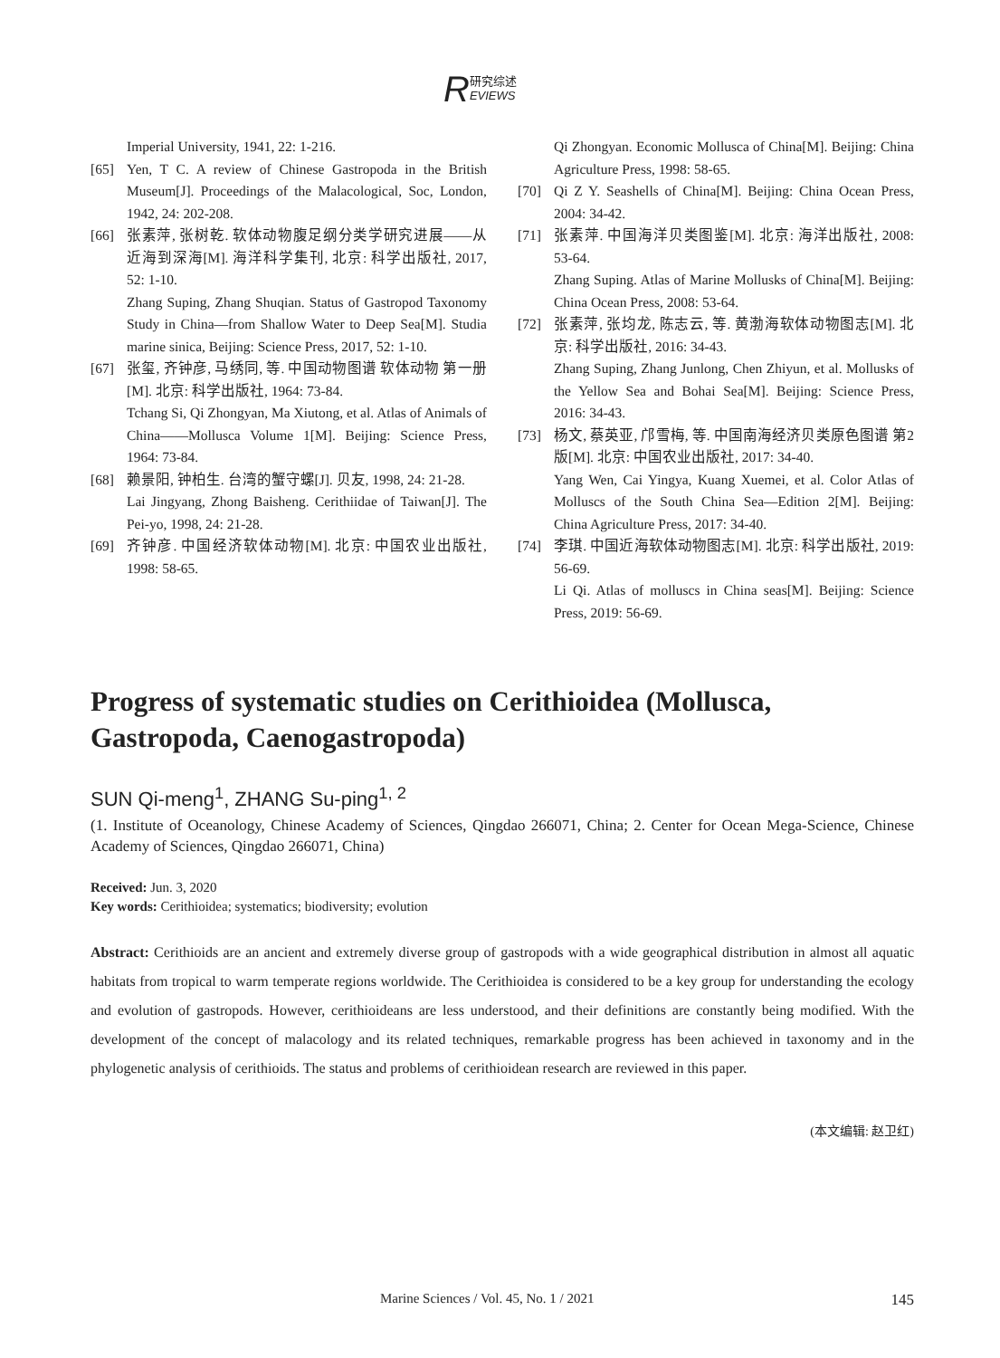R研究综述
EVIEWS
Imperial University, 1941, 22: 1-216.
[65] Yen, T C. A review of Chinese Gastropoda in the British Museum[J]. Proceedings of the Malacological, Soc, London, 1942, 24: 202-208.
[66] 张素萍, 张树乾. 软体动物腹足纲分类学研究进展——从近海到深海[M]. 海洋科学集刊, 北京: 科学出版社, 2017, 52: 1-10.
Zhang Suping, Zhang Shuqian. Status of Gastropod Taxonomy Study in China—from Shallow Water to Deep Sea[M]. Studia marine sinica, Beijing: Science Press, 2017, 52: 1-10.
[67] 张玺, 齐钟彦, 马绣同, 等. 中国动物图谱 软体动物 第一册[M]. 北京: 科学出版社, 1964: 73-84.
Tchang Si, Qi Zhongyan, Ma Xiutong, et al. Atlas of Animals of China——Mollusca Volume 1[M]. Beijing: Science Press, 1964: 73-84.
[68] 赖景阳, 钟柏生. 台湾的蟹守螺[J]. 贝友, 1998, 24: 21-28.
Lai Jingyang, Zhong Baisheng. Cerithiidae of Taiwan[J]. The Pei-yo, 1998, 24: 21-28.
[69] 齐钟彦. 中国经济软体动物[M]. 北京: 中国农业出版社, 1998: 58-65.
Qi Zhongyan. Economic Mollusca of China[M]. Beijing: China Agriculture Press, 1998: 58-65.
[70] Qi Z Y. Seashells of China[M]. Beijing: China Ocean Press, 2004: 34-42.
[71] 张素萍. 中国海洋贝类图鉴[M]. 北京: 海洋出版社, 2008: 53-64.
Zhang Suping. Atlas of Marine Mollusks of China[M]. Beijing: China Ocean Press, 2008: 53-64.
[72] 张素萍, 张均龙, 陈志云, 等. 黄渤海软体动物图志[M]. 北京: 科学出版社, 2016: 34-43.
Zhang Suping, Zhang Junlong, Chen Zhiyun, et al. Mollusks of the Yellow Sea and Bohai Sea[M]. Beijing: Science Press, 2016: 34-43.
[73] 杨文, 蔡英亚, 邝雪梅, 等. 中国南海经济贝类原色图谱 第2版[M]. 北京: 中国农业出版社, 2017: 34-40.
Yang Wen, Cai Yingya, Kuang Xuemei, et al. Color Atlas of Molluscs of the South China Sea—Edition 2[M]. Beijing: China Agriculture Press, 2017: 34-40.
[74] 李琪. 中国近海软体动物图志[M]. 北京: 科学出版社, 2019: 56-69.
Li Qi. Atlas of molluscs in China seas[M]. Beijing: Science Press, 2019: 56-69.
Progress of systematic studies on Cerithioidea (Mollusca, Gastropoda, Caenogastropoda)
SUN Qi-meng<sup>1</sup>, ZHANG Su-ping<sup>1, 2</sup>
(1. Institute of Oceanology, Chinese Academy of Sciences, Qingdao 266071, China; 2. Center for Ocean Mega-Science, Chinese Academy of Sciences, Qingdao 266071, China)
Received: Jun. 3, 2020
Key words: Cerithioidea; systematics; biodiversity; evolution
Abstract: Cerithioids are an ancient and extremely diverse group of gastropods with a wide geographical distribution in almost all aquatic habitats from tropical to warm temperate regions worldwide. The Cerithioidea is considered to be a key group for understanding the ecology and evolution of gastropods. However, cerithioideans are less understood, and their definitions are constantly being modified. With the development of the concept of malacology and its related techniques, remarkable progress has been achieved in taxonomy and in the phylogenetic analysis of cerithioids. The status and problems of cerithioidean research are reviewed in this paper.
(本文编辑: 赵卫红)
Marine Sciences / Vol. 45, No. 1 / 2021 145